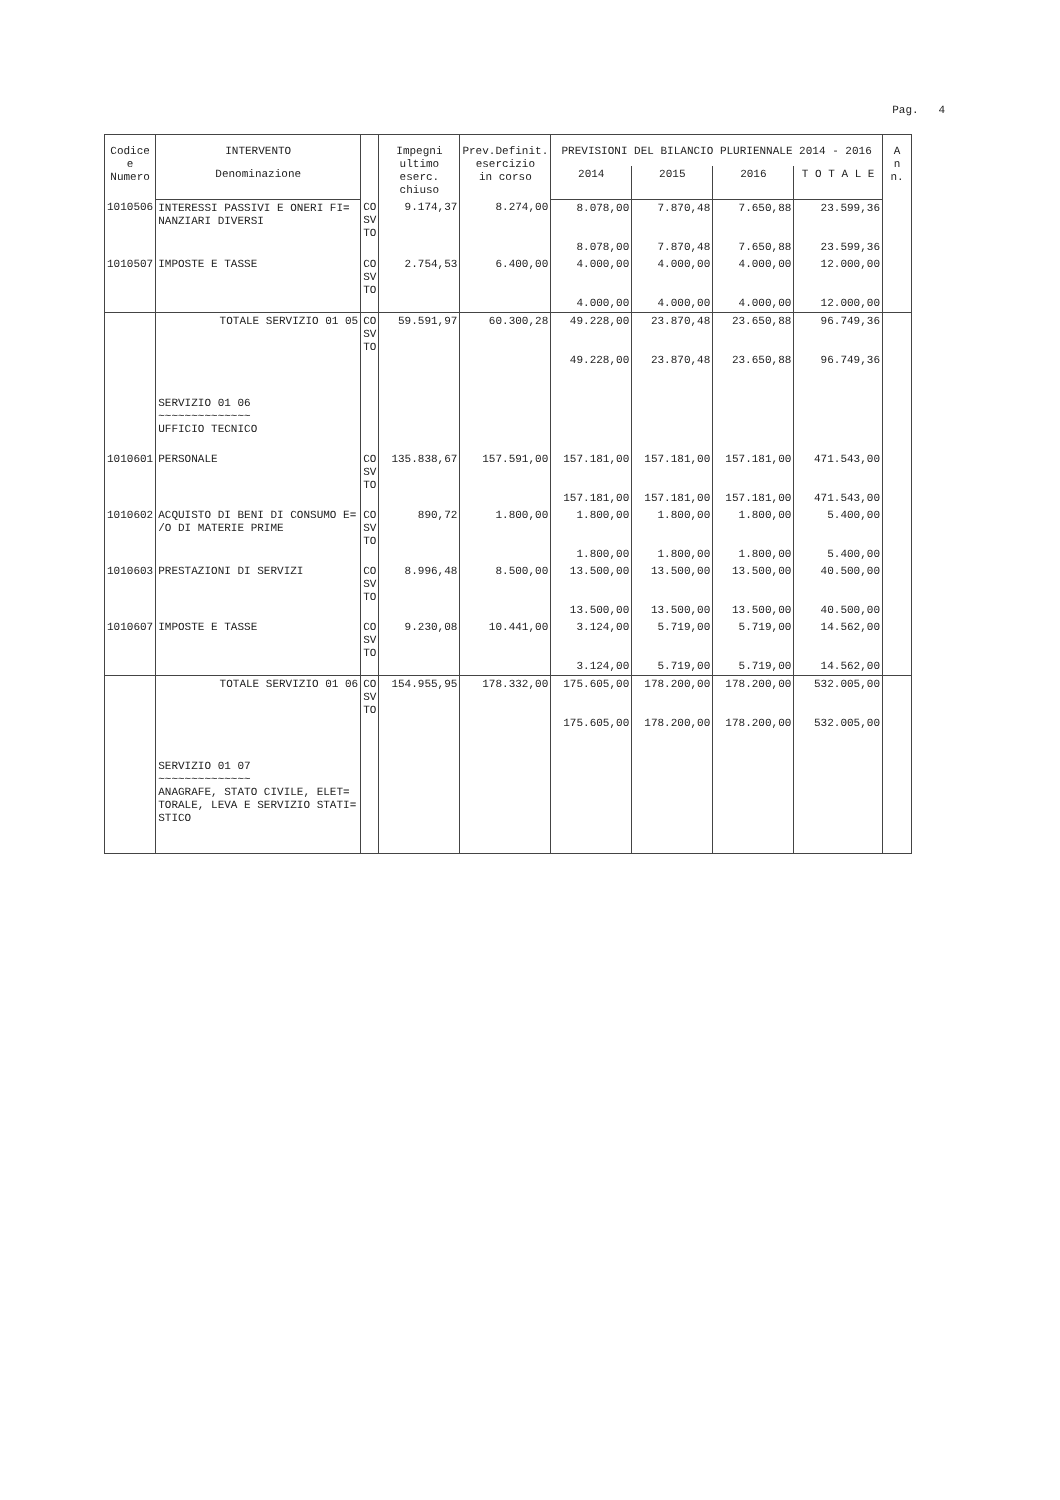Pag. 4
| Codice e Numero | INTERVENTO | | Impegni ultimo eserc. chiuso | Prev.Definit. esercizio in corso | PREVISIONI DEL BILANCIO PLURIENNALE 2014 - 2016 | | | | A n n. |
| --- | --- | --- | --- | --- | --- | --- | --- | --- | --- |
| | Denominazione | | | | 2014 | 2015 | 2016 | T O T A L E | |
| 1010506 | INTERESSI PASSIVI E ONERI FI= NANZIARI DIVERSI | CO SV TO | 9.174,37 | 8.274,00 | 8.078,00 8.078,00 | 7.870,48 7.870,48 | 7.650,88 7.650,88 | 23.599,36 23.599,36 | |
| 1010507 | IMPOSTE E TASSE | CO SV TO | 2.754,53 | 6.400,00 | 4.000,00 4.000,00 | 4.000,00 4.000,00 | 4.000,00 4.000,00 | 12.000,00 12.000,00 | |
| | TOTALE SERVIZIO 01 05 | CO SV TO | 59.591,97 | 60.300,28 | 49.228,00 49.228,00 | 23.870,48 23.870,48 | 23.650,88 23.650,88 | 96.749,36 96.749,36 | |
| | SERVIZIO 01 06 ~~~~~~~~~~~~~~ UFFICIO TECNICO | | | | | | | | |
| 1010601 | PERSONALE | CO SV TO | 135.838,67 | 157.591,00 | 157.181,00 157.181,00 | 157.181,00 157.181,00 | 157.181,00 157.181,00 | 471.543,00 471.543,00 | |
| 1010602 | ACQUISTO DI BENI DI CONSUMO E= /O DI MATERIE PRIME | CO SV TO | 890,72 | 1.800,00 | 1.800,00 1.800,00 | 1.800,00 1.800,00 | 1.800,00 1.800,00 | 5.400,00 5.400,00 | |
| 1010603 | PRESTAZIONI DI SERVIZI | CO SV TO | 8.996,48 | 8.500,00 | 13.500,00 13.500,00 | 13.500,00 13.500,00 | 13.500,00 13.500,00 | 40.500,00 40.500,00 | |
| 1010607 | IMPOSTE E TASSE | CO SV TO | 9.230,08 | 10.441,00 | 3.124,00 3.124,00 | 5.719,00 5.719,00 | 5.719,00 5.719,00 | 14.562,00 14.562,00 | |
| | TOTALE SERVIZIO 01 06 | CO SV TO | 154.955,95 | 178.332,00 | 175.605,00 175.605,00 | 178.200,00 178.200,00 | 178.200,00 178.200,00 | 532.005,00 532.005,00 | |
| | SERVIZIO 01 07 ~~~~~~~~~~~~~~ ANAGRAFE, STATO CIVILE, ELET= TORALE, LEVA E SERVIZIO STATI= STICO | | | | | | | | |